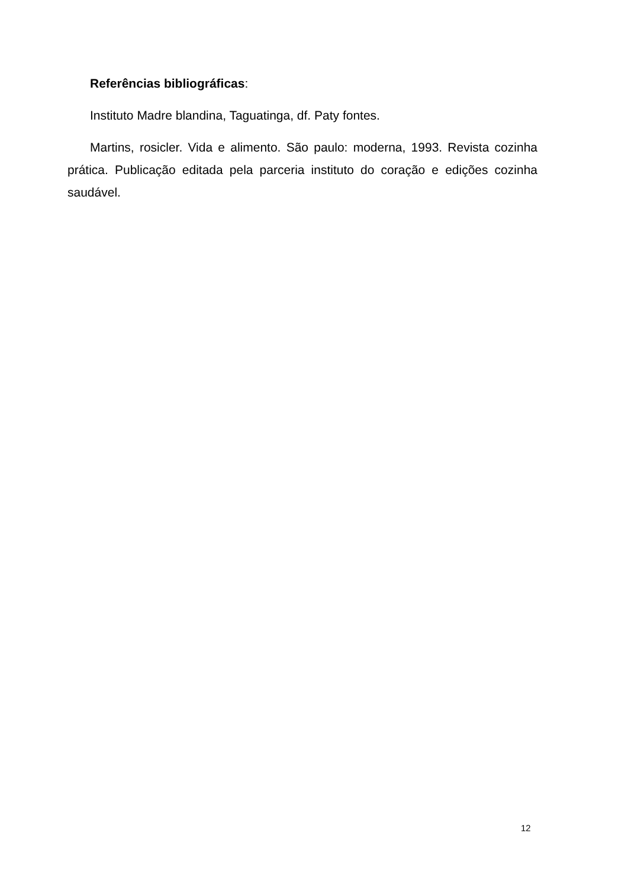Referências bibliográficas:
Instituto Madre blandina, Taguatinga, df. Paty fontes.
Martins, rosicler. Vida e alimento. São paulo: moderna, 1993. Revista cozinha prática. Publicação editada pela parceria instituto do coração e edições cozinha saudável.
12